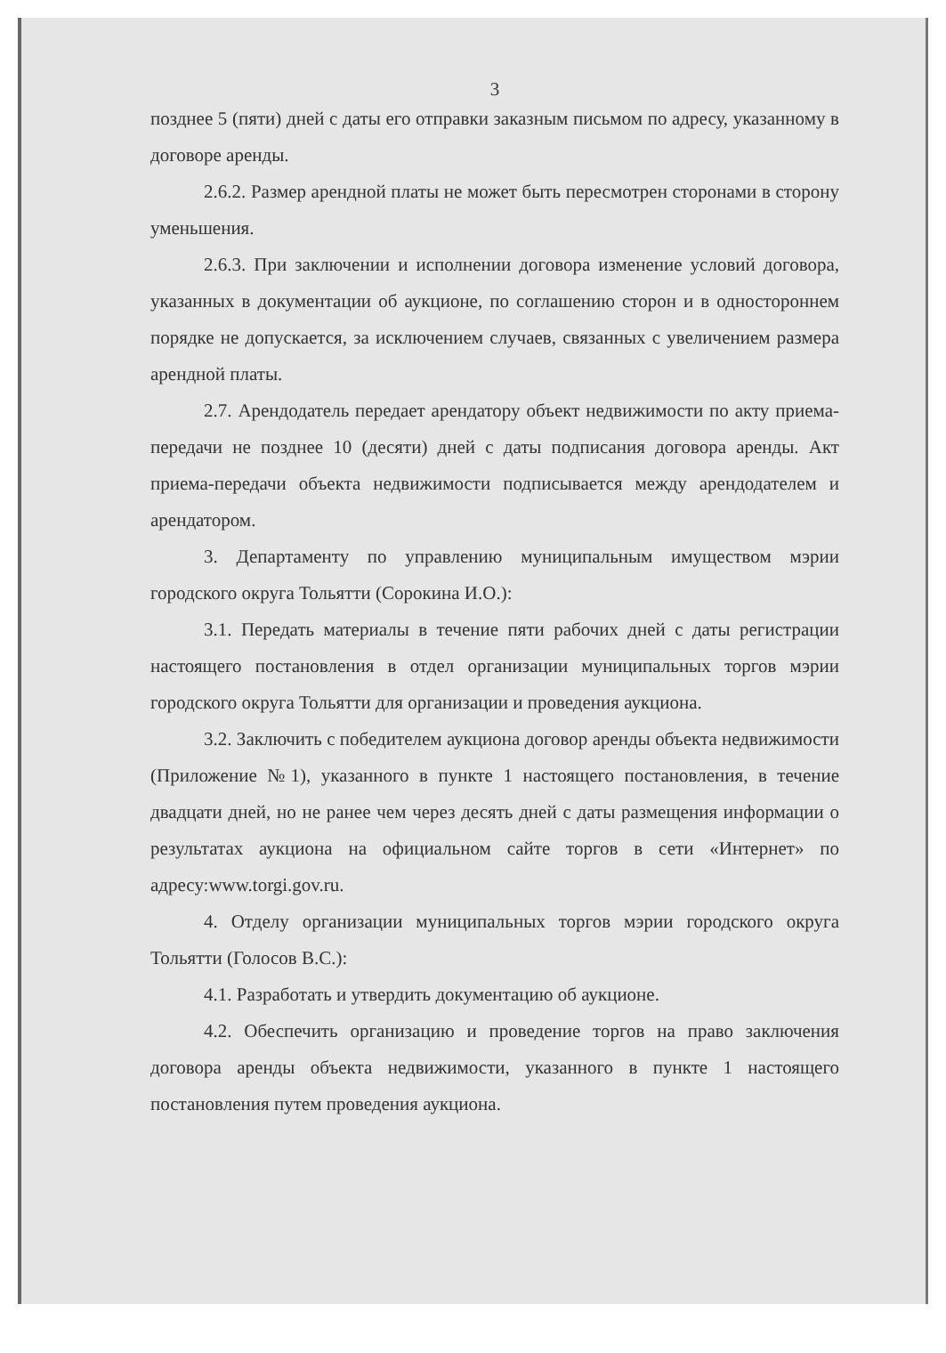3
позднее 5 (пяти) дней с даты его отправки заказным письмом по адресу, указанному в договоре аренды.
2.6.2. Размер арендной платы не может быть пересмотрен сторонами в сторону уменьшения.
2.6.3. При заключении и исполнении договора изменение условий договора, указанных в документации об аукционе, по соглашению сторон и в одностороннем порядке не допускается, за исключением случаев, связанных с увеличением размера арендной платы.
2.7. Арендодатель передает арендатору объект недвижимости по акту приема-передачи не позднее 10 (десяти) дней с даты подписания договора аренды. Акт приема-передачи объекта недвижимости подписывается между арендодателем и арендатором.
3. Департаменту по управлению муниципальным имуществом мэрии городского округа Тольятти (Сорокина И.О.):
3.1. Передать материалы в течение пяти рабочих дней с даты регистрации настоящего постановления в отдел организации муниципальных торгов мэрии городского округа Тольятти для организации и проведения аукциона.
3.2. Заключить с победителем аукциона договор аренды объекта недвижимости (Приложение №1), указанного в пункте 1 настоящего постановления, в течение двадцати дней, но не ранее чем через десять дней с даты размещения информации о результатах аукциона на официальном сайте торгов в сети «Интернет» по адресу:www.torgi.gov.ru.
4. Отделу организации муниципальных торгов мэрии городского округа Тольятти (Голосов В.С.):
4.1. Разработать и утвердить документацию об аукционе.
4.2. Обеспечить организацию и проведение торгов на право заключения договора аренды объекта недвижимости, указанного в пункте 1 настоящего постановления путем проведения аукциона.